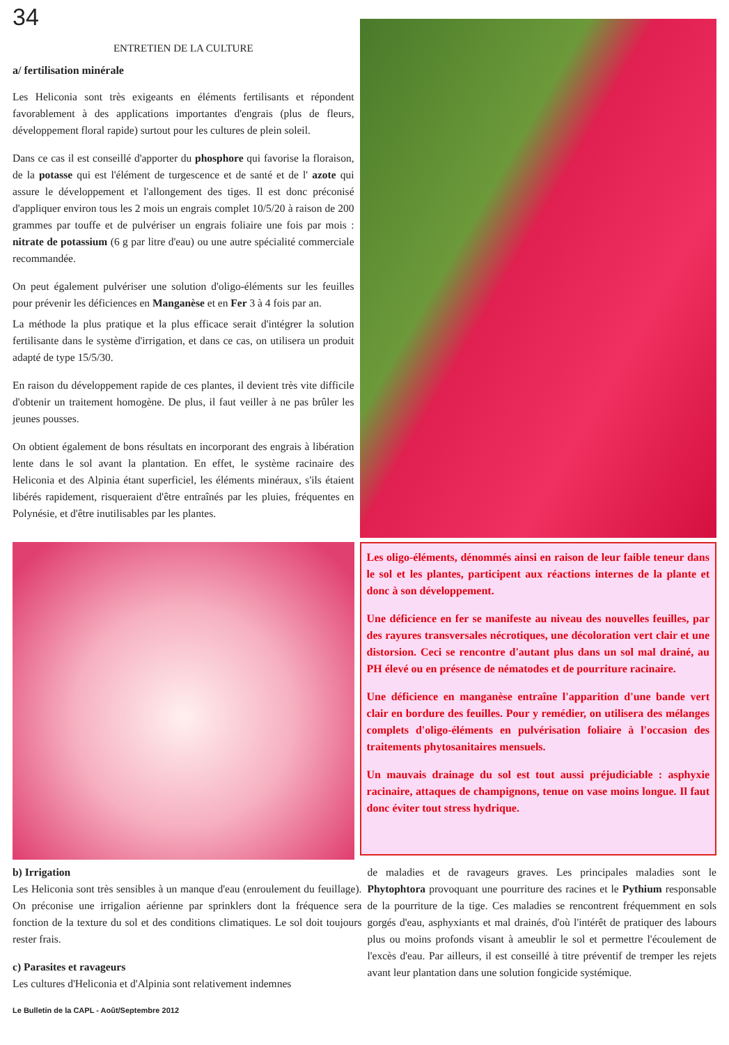34
ENTRETIEN DE LA CULTURE
a/ fertilisation minérale
Les Heliconia sont très exigeants en éléments fertilisants et répondent favorablement à des applications importantes d'engrais (plus de fleurs, développement floral rapide) surtout pour les cultures de plein soleil.
Dans ce cas il est conseillé d'apporter du phosphore qui favorise la floraison, de la potasse qui est l'élément de turgescence et de santé et de l' azote qui assure le développement et l'allongement des tiges. Il est donc préconisé d'appliquer environ tous les 2 mois un engrais complet 10/5/20 à raison de 200 grammes par touffe et de pulvériser un engrais foliaire une fois par mois : nitrate de potassium (6 g par litre d'eau) ou une autre spécialité commerciale recommandée.
On peut également pulvériser une solution d'oligo-éléments sur les feuilles pour prévenir les déficiences en Manganèse et en Fer 3 à 4 fois par an.
La méthode la plus pratique et la plus efficace serait d'intégrer la solution fertilisante dans le système d'irrigation, et dans ce cas, on utilisera un produit adapté de type 15/5/30.
En raison du développement rapide de ces plantes, il devient très vite difficile d'obtenir un traitement homogène. De plus, il faut veiller à ne pas brûler les jeunes pousses.
On obtient également de bons résultats en incorporant des engrais à libération lente dans le sol avant la plantation. En effet, le système racinaire des Heliconia et des Alpinia étant superficiel, les éléments minéraux, s'ils étaient libérés rapidement, risqueraient d'être entraînés par les pluies, fréquentes en Polynésie, et d'être inutilisables par les plantes.
Les oligo-éléments, dénommés ainsi en raison de leur faible teneur dans le sol et les plantes, participent aux réactions internes de la plante et donc à son développement.
Une déficience en fer se manifeste au niveau des nouvelles feuilles, par des rayures transversales nécrotiques, une décoloration vert clair et une distorsion. Ceci se rencontre d'autant plus dans un sol mal drainé, au PH élevé ou en présence de nématodes et de pourriture racinaire.
Une déficience en manganèse entraîne l'apparition d'une bande vert clair en bordure des feuilles. Pour y remédier, on utilisera des mélanges complets d'oligo-éléments en pulvérisation foliaire à l'occasion des traitements phytosanitaires mensuels.
Un mauvais drainage du sol est tout aussi préjudiciable : asphyxie racinaire, attaques de champignons, tenue on vase moins longue. Il faut donc éviter tout stress hydrique.
b) Irrigation
Les Heliconia sont très sensibles à un manque d'eau (enroulement du feuillage). On préconise une irrigalion aérienne par sprinklers dont la fréquence sera fonction de la texture du sol et des conditions climatiques. Le sol doit toujours rester frais.
c) Parasites et ravageurs
Les cultures d'Heliconia et d'Alpinia sont relativement indemnes
de maladies et de ravageurs graves. Les principales maladies sont le Phytophtora provoquant une pourriture des racines et le Pythium responsable de la pourriture de la tige. Ces maladies se rencontrent fréquemment en sols gorgés d'eau, asphyxiants et mal drainés, d'où l'intérêt de pratiquer des labours plus ou moins profonds visant à ameublir le sol et permettre l'écoulement de l'excès d'eau. Par ailleurs, il est conseillé à titre préventif de tremper les rejets avant leur plantation dans une solution fongicide systémique.
Le Bulletin de la CAPL - Août/Septembre 2012